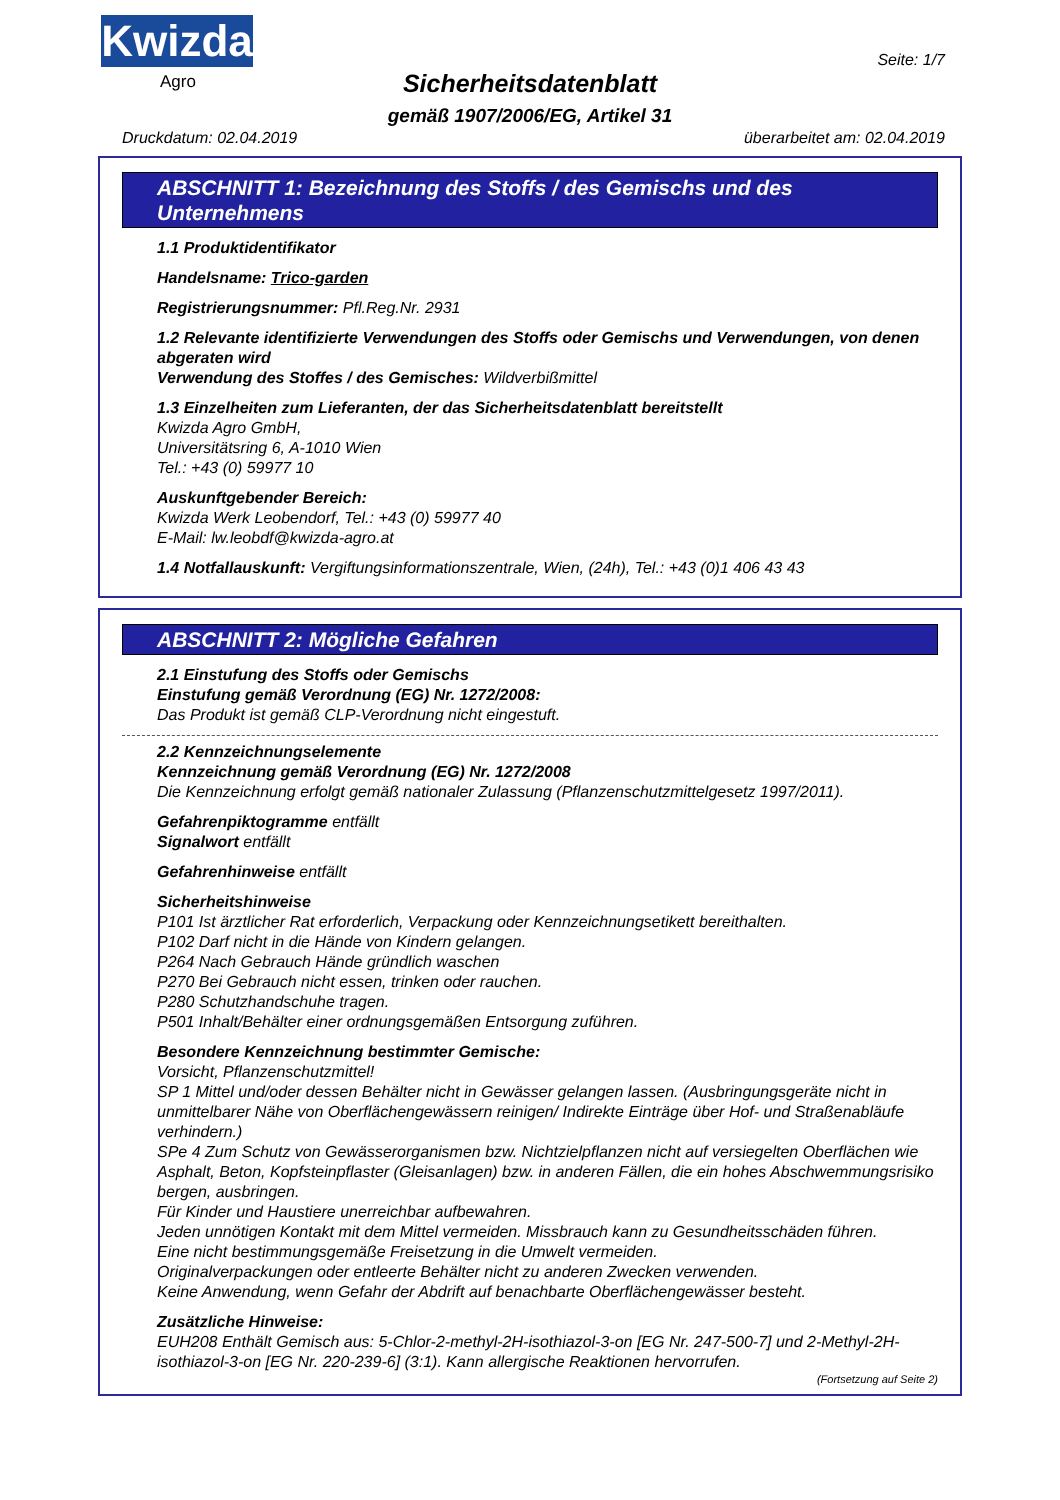Kwizda
Agro
Seite: 1/7
Sicherheitsdatenblatt
gemäß 1907/2006/EG, Artikel 31
Druckdatum: 02.04.2019 überarbeitet am: 02.04.2019
ABSCHNITT 1: Bezeichnung des Stoffs / des Gemischs und des Unternehmens
1.1 Produktidentifikator
Handelsname: Trico-garden
Registrierungsnummer: Pfl.Reg.Nr. 2931
1.2 Relevante identifizierte Verwendungen des Stoffs oder Gemischs und Verwendungen, von denen abgeraten wird
Verwendung des Stoffes / des Gemisches: Wildverbißmittel
1.3 Einzelheiten zum Lieferanten, der das Sicherheitsdatenblatt bereitstellt
Kwizda Agro GmbH,
Universitätsring 6, A-1010 Wien
Tel.: +43 (0) 59977 10
Auskunftgebender Bereich:
Kwizda Werk Leobendorf, Tel.: +43 (0) 59977 40
E-Mail: lw.leobdf@kwizda-agro.at
1.4 Notfallauskunft: Vergiftungsinformationszentrale, Wien, (24h), Tel.: +43 (0)1 406 43 43
ABSCHNITT 2: Mögliche Gefahren
2.1 Einstufung des Stoffs oder Gemischs
Einstufung gemäß Verordnung (EG) Nr. 1272/2008:
Das Produkt ist gemäß CLP-Verordnung nicht eingestuft.
2.2 Kennzeichnungselemente
Kennzeichnung gemäß Verordnung (EG) Nr. 1272/2008
Die Kennzeichnung erfolgt gemäß nationaler Zulassung (Pflanzenschutzmittelgesetz 1997/2011).
Gefahrenpiktogramme entfällt
Signalwort entfällt
Gefahrenhinweise entfällt
Sicherheitshinweise
P101 Ist ärztlicher Rat erforderlich, Verpackung oder Kennzeichnungsetikett bereithalten.
P102 Darf nicht in die Hände von Kindern gelangen.
P264 Nach Gebrauch Hände gründlich waschen
P270 Bei Gebrauch nicht essen, trinken oder rauchen.
P280 Schutzhandschuhe tragen.
P501 Inhalt/Behälter einer ordnungsgemäßen Entsorgung zuführen.
Besondere Kennzeichnung bestimmter Gemische:
Vorsicht, Pflanzenschutzmittel!
SP 1 Mittel und/oder dessen Behälter nicht in Gewässer gelangen lassen. (Ausbringungsgeräte nicht in unmittelbarer Nähe von Oberflächengewässern reinigen/ Indirekte Einträge über Hof- und Straßenabläufe verhindern.)
SPe 4 Zum Schutz von Gewässerorganismen bzw. Nichtzielpflanzen nicht auf versiegelten Oberflächen wie Asphalt, Beton, Kopfsteinpflaster (Gleisanlagen) bzw. in anderen Fällen, die ein hohes Abschwemmungsrisiko bergen, ausbringen.
Für Kinder und Haustiere unerreichbar aufbewahren.
Jeden unnötigen Kontakt mit dem Mittel vermeiden. Missbrauch kann zu Gesundheitsschäden führen.
Eine nicht bestimmungsgemäße Freisetzung in die Umwelt vermeiden.
Originalverpackungen oder entleerte Behälter nicht zu anderen Zwecken verwenden.
Keine Anwendung, wenn Gefahr der Abdrift auf benachbarte Oberflächengewässer besteht.
Zusätzliche Hinweise:
EUH208 Enthält Gemisch aus: 5-Chlor-2-methyl-2H-isothiazol-3-on [EG Nr. 247-500-7] und 2-Methyl-2H-isothiazol-3-on [EG Nr. 220-239-6] (3:1). Kann allergische Reaktionen hervorrufen.
(Fortsetzung auf Seite 2)